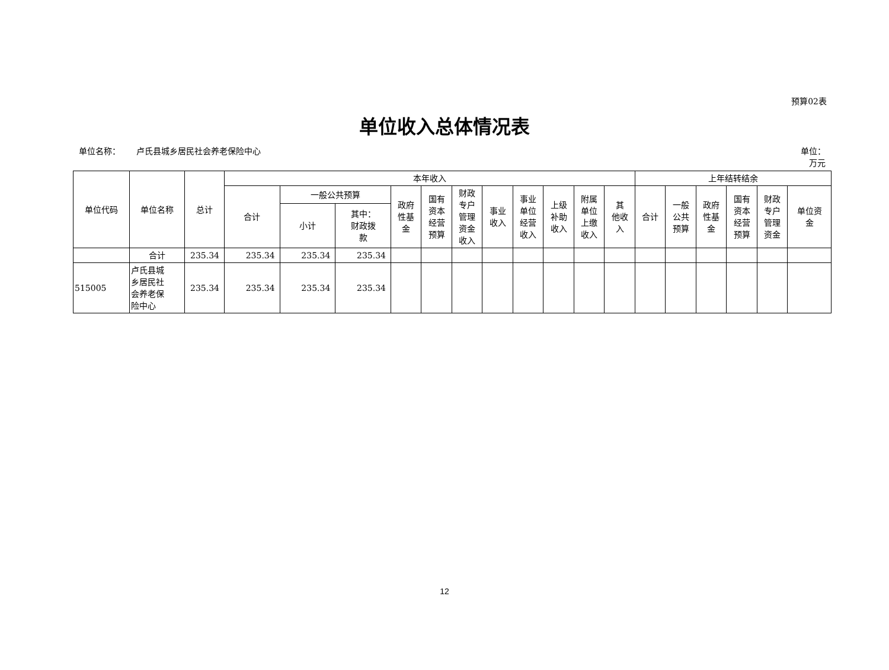预算02表
单位收入总体情况表
单位名称： 卢氏县城乡居民社会养老保险中心
单位：
万元
| 单位代码 | 单位名称 | 总计 | 本年收入 | | | | | | | | | | | 上年结转结余 | | | | | |
| --- | --- | --- | --- | --- | --- | --- | --- | --- | --- | --- | --- | --- | --- | --- | --- | --- | --- | --- | --- |
| | | | 合计 | 一般公共预算 | | 政府 性基 金 | 国有 资本 经营 预算 | 财政 专户 管理 资金 收入 | 事业 收入 | 事业 单位 经营 收入 | 上级 补助 收入 | 附属 单位 上缴 收入 | 其 他收 入 | 合计 | 一般 公共 预算 | 政府 性基 金 | 国有 资本 经营 预算 | 财政 专户 管理 资金 | 单位资 金 |
| | | | | 小计 | 其中： 财政拨 款 | | | | | | | | | | | | | | |
| | 合计 | 235.34 | 235.34 | 235.34 | 235.34 | | | | | | | | | | | | | | |
| 515005 | 卢氏县城 乡居民社 会养老保 险中心 | 235.34 | 235.34 | 235.34 | 235.34 | | | | | | | | | | | | | | |
12